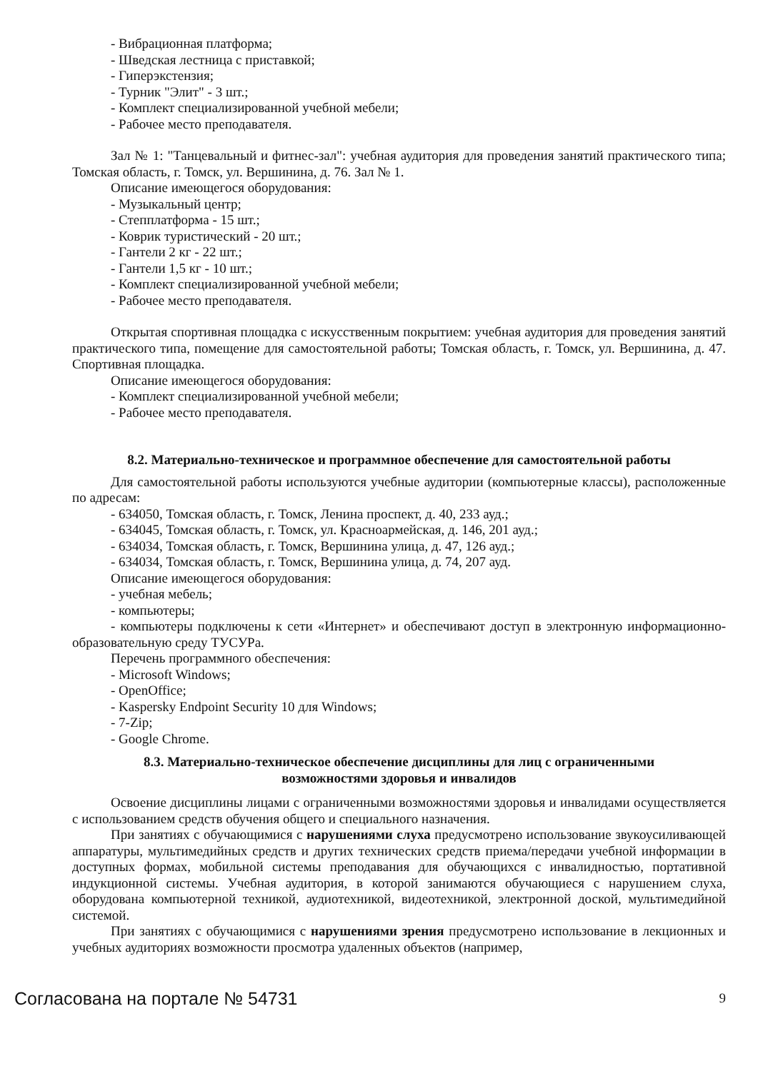- Вибрационная платформа;
- Шведская лестница с приставкой;
- Гиперэкстензия;
- Турник "Элит" - 3 шт.;
- Комплект специализированной учебной мебели;
- Рабочее место преподавателя.
Зал № 1: "Танцевальный и фитнес-зал": учебная аудитория для проведения занятий практического типа; Томская область, г. Томск, ул. Вершинина, д. 76. Зал № 1.
Описание имеющегося оборудования:
- Музыкальный центр;
- Степплатформа - 15 шт.;
- Коврик туристический - 20 шт.;
- Гантели 2 кг - 22 шт.;
- Гантели 1,5 кг - 10 шт.;
- Комплект специализированной учебной мебели;
- Рабочее место преподавателя.
Открытая спортивная площадка с искусственным покрытием: учебная аудитория для проведения занятий практического типа, помещение для самостоятельной работы; Томская область, г. Томск, ул. Вершинина, д. 47. Спортивная площадка.
Описание имеющегося оборудования:
- Комплект специализированной учебной мебели;
- Рабочее место преподавателя.
8.2. Материально-техническое и программное обеспечение для самостоятельной работы
Для самостоятельной работы используются учебные аудитории (компьютерные классы), расположенные по адресам:
- 634050, Томская область, г. Томск, Ленина проспект, д. 40, 233 ауд.;
- 634045, Томская область, г. Томск, ул. Красноармейская, д. 146, 201 ауд.;
- 634034, Томская область, г. Томск, Вершинина улица, д. 47, 126 ауд.;
- 634034, Томская область, г. Томск, Вершинина улица, д. 74, 207 ауд.
Описание имеющегося оборудования:
- учебная мебель;
- компьютеры;
- компьютеры подключены к сети «Интернет» и обеспечивают доступ в электронную информационно-образовательную среду ТУСУРа.
Перечень программного обеспечения:
- Microsoft Windows;
- OpenOffice;
- Kaspersky Endpoint Security 10 для Windows;
- 7-Zip;
- Google Chrome.
8.3. Материально-техническое обеспечение дисциплины для лиц с ограниченными
возможностями здоровья и инвалидов
Освоение дисциплины лицами с ограниченными возможностями здоровья и инвалидами осуществляется с использованием средств обучения общего и специального назначения.
При занятиях с обучающимися с нарушениями слуха предусмотрено использование звукоусиливающей аппаратуры, мультимедийных средств и других технических средств приема/передачи учебной информации в доступных формах, мобильной системы преподавания для обучающихся с инвалидностью, портативной индукционной системы. Учебная аудитория, в которой занимаются обучающиеся с нарушением слуха, оборудована компьютерной техникой, аудиотехникой, видеотехникой, электронной доской, мультимедийной системой.
При занятиях с обучающимися с нарушениями зрения предусмотрено использование в лекционных и учебных аудиториях возможности просмотра удаленных объектов (например,
Согласована на портале № 54731 9